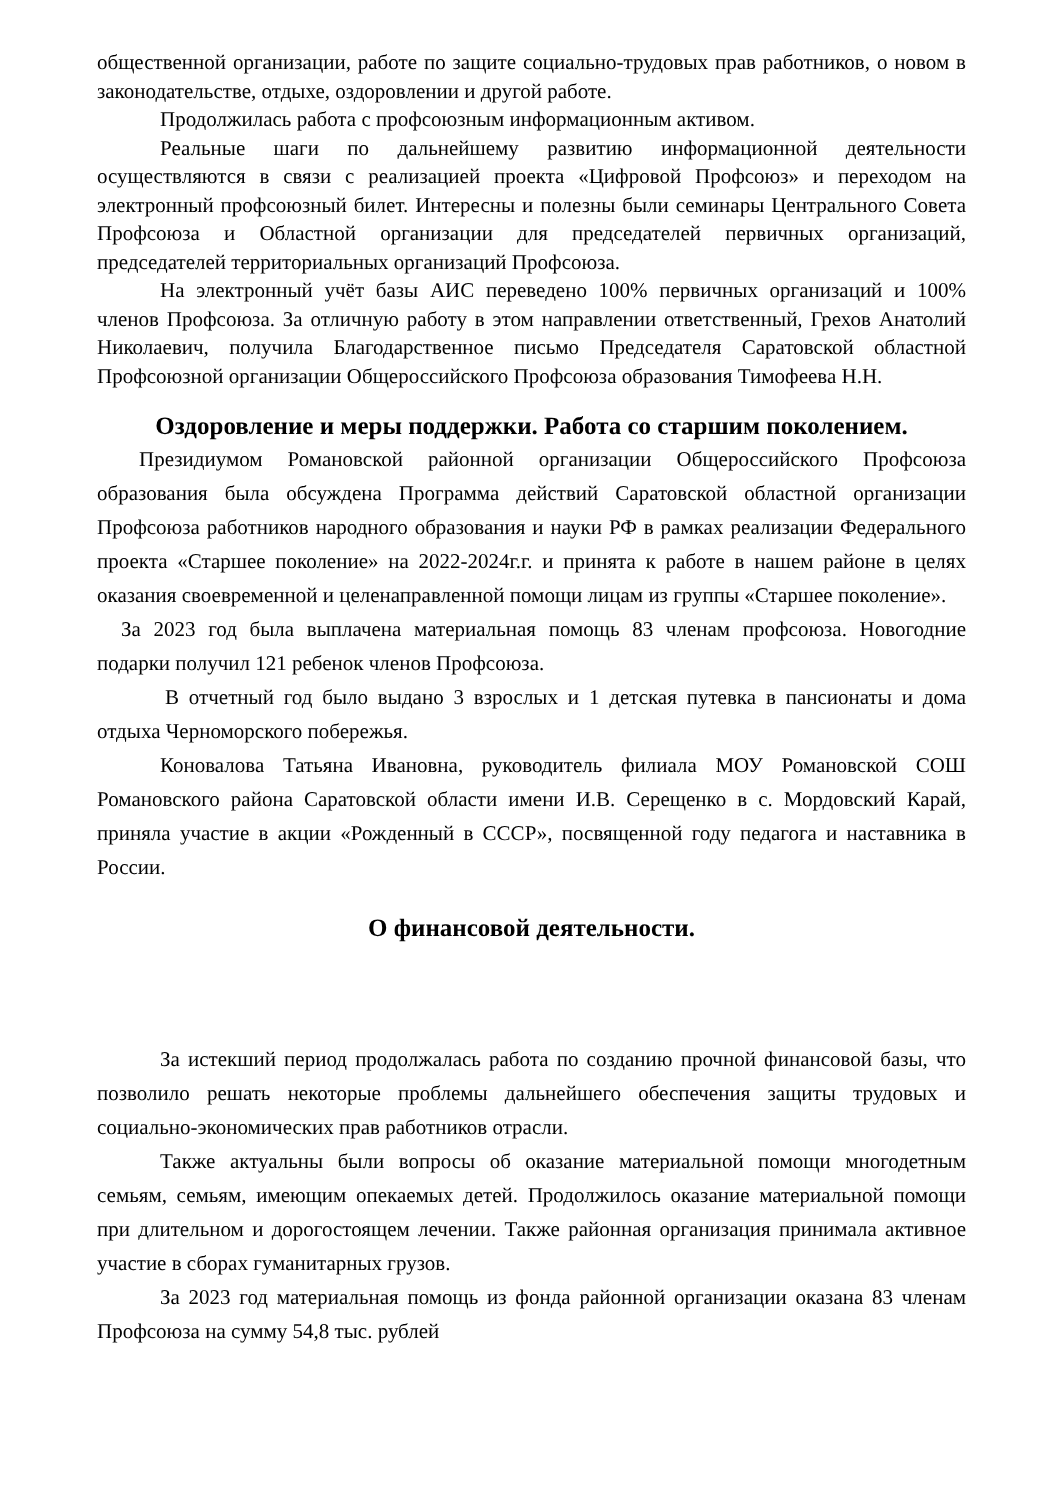общественной организации, работе по защите социально-трудовых прав работников, о новом в законодательстве, отдыхе, оздоровлении и другой работе.
Продолжилась работа с профсоюзным информационным активом.
Реальные шаги по дальнейшему развитию информационной деятельности осуществляются в связи с реализацией проекта «Цифровой Профсоюз» и переходом на электронный профсоюзный билет. Интересны и полезны были семинары Центрального Совета Профсоюза и Областной организации для председателей первичных организаций, председателей территориальных организаций Профсоюза.
На электронный учёт базы АИС переведено 100% первичных организаций и 100% членов Профсоюза. За отличную работу в этом направлении ответственный, Грехов Анатолий Николаевич, получила Благодарственное письмо Председателя Саратовской областной Профсоюзной организации Общероссийского Профсоюза образования Тимофеева Н.Н.
Оздоровление и меры поддержки. Работа со старшим поколением.
Президиумом Романовской районной организации Общероссийского Профсоюза образования была обсуждена Программа действий Саратовской областной организации Профсоюза работников народного образования и науки РФ в рамках реализации Федерального проекта «Старшее поколение» на 2022-2024г.г. и принята к работе в нашем районе в целях оказания своевременной и целенаправленной помощи лицам из группы «Старшее поколение».
За 2023 год была выплачена материальная помощь 83 членам профсоюза. Новогодние подарки получил 121 ребенок членов Профсоюза.
В отчетный год было выдано 3 взрослых и 1 детская путевка в пансионаты и дома отдыха Черноморского побережья.
Коновалова Татьяна Ивановна, руководитель филиала МОУ Романовской СОШ Романовского района Саратовской области имени И.В. Серещенко в с. Мордовский Карай, приняла участие в акции «Рожденный в СССР», посвященной году педагога и наставника в России.
О финансовой деятельности.
За истекший период продолжалась работа по созданию прочной финансовой базы, что позволило решать некоторые проблемы дальнейшего обеспечения защиты трудовых и социально-экономических прав работников отрасли.
Также актуальны были вопросы об оказание материальной помощи многодетным семьям, семьям, имеющим опекаемых детей. Продолжилось оказание материальной помощи при длительном и дорогостоящем лечении. Также районная организация принимала активное участие в сборах гуманитарных грузов.
За 2023 год материальная помощь из фонда районной организации оказана 83 членам Профсоюза на сумму 54,8 тыс. рублей